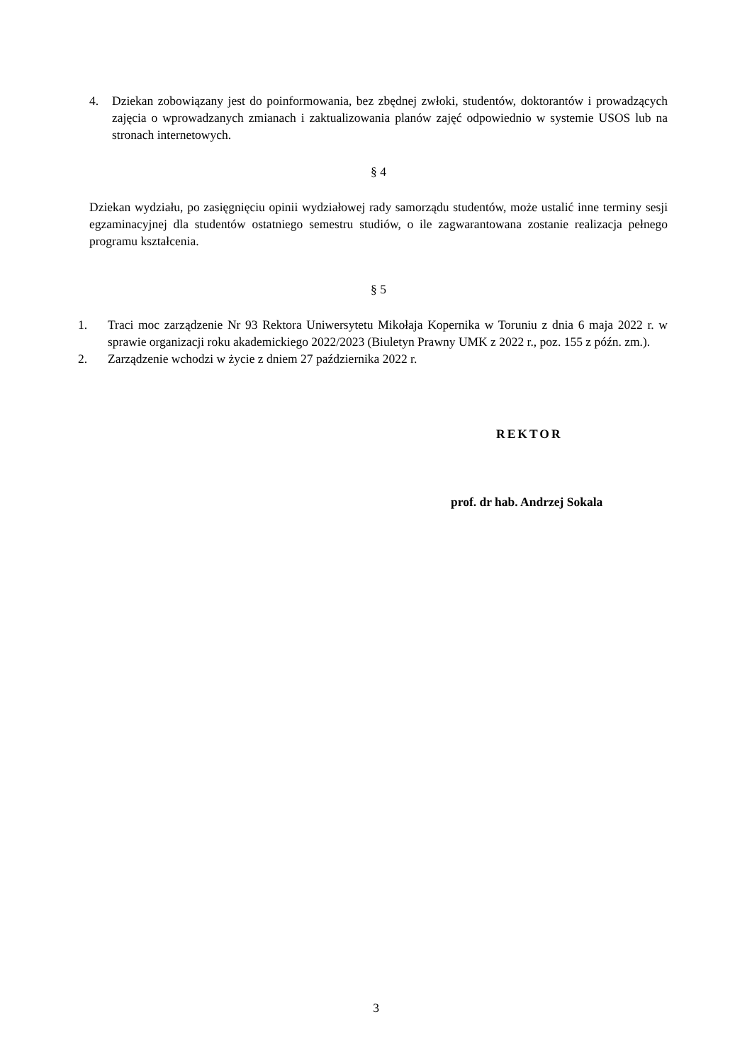4. Dziekan zobowiązany jest do poinformowania, bez zbędnej zwłoki, studentów, doktorantów i prowadzących zajęcia o wprowadzanych zmianach i zaktualizowania planów zajęć odpowiednio w systemie USOS lub na stronach internetowych.
§ 4
Dziekan wydziału, po zasięgnięciu opinii wydziałowej rady samorządu studentów, może ustalić inne terminy sesji egzaminacyjnej dla studentów ostatniego semestru studiów, o ile zagwarantowana zostanie realizacja pełnego programu kształcenia.
§ 5
1. Traci moc zarządzenie Nr 93 Rektora Uniwersytetu Mikołaja Kopernika w Toruniu z dnia 6 maja 2022 r. w sprawie organizacji roku akademickiego 2022/2023 (Biuletyn Prawny UMK z 2022 r., poz. 155 z późn. zm.).
2. Zarządzenie wchodzi w życie z dniem 27 października 2022 r.
REKTOR
prof. dr hab. Andrzej Sokala
3